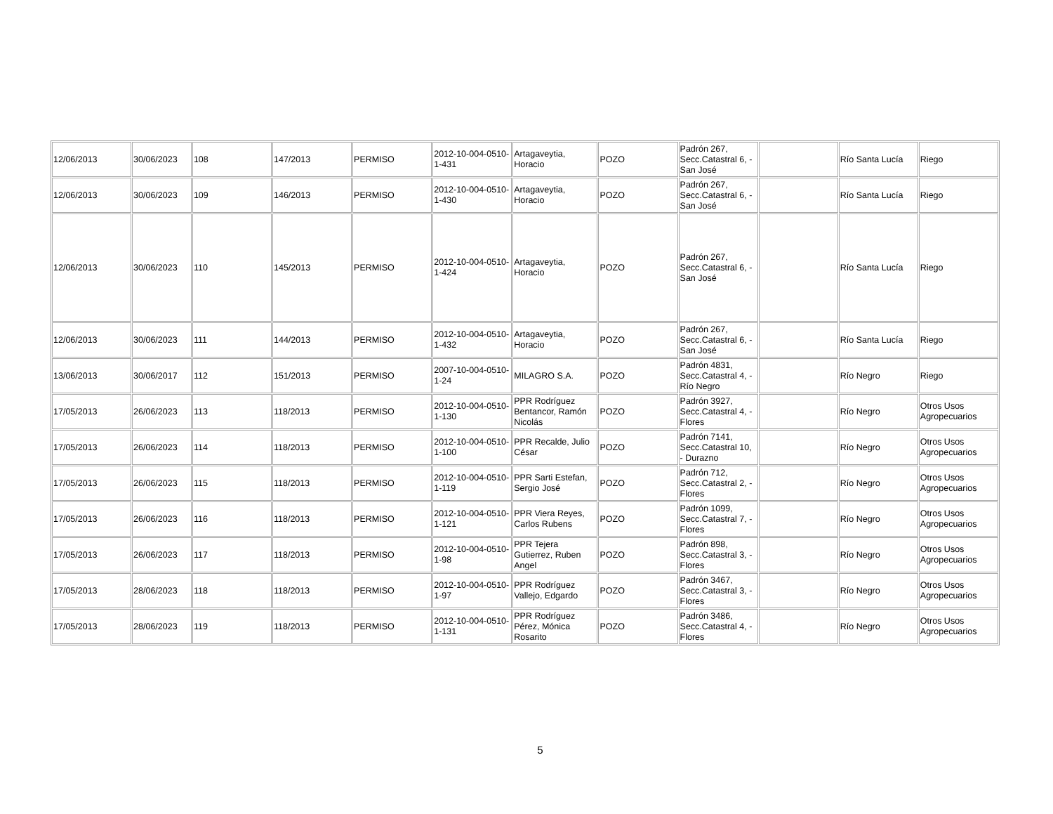| 12/06/2013 | 30/06/2023 | 108 | 147/2013 | PERMISO | 2012-10-004-0510-1-431 | Artagaveytia, Horacio | POZO | Padrón 267, Secc.Catastral 6, - San José | | Río Santa Lucía | Riego |
| 12/06/2013 | 30/06/2023 | 109 | 146/2013 | PERMISO | 2012-10-004-0510-1-430 | Artagaveytia, Horacio | POZO | Padrón 267, Secc.Catastral 6, - San José | | Río Santa Lucía | Riego |
| 12/06/2013 | 30/06/2023 | 110 | 145/2013 | PERMISO | 2012-10-004-0510-1-424 | Artagaveytia, Horacio | POZO | Padrón 267, Secc.Catastral 6, - San José | | Río Santa Lucía | Riego |
| 12/06/2013 | 30/06/2023 | 111 | 144/2013 | PERMISO | 2012-10-004-0510-1-432 | Artagaveytia, Horacio | POZO | Padrón 267, Secc.Catastral 6, - San José | | Río Santa Lucía | Riego |
| 13/06/2013 | 30/06/2017 | 112 | 151/2013 | PERMISO | 2007-10-004-0510-1-24 | MILAGRO S.A. | POZO | Padrón 4831, Secc.Catastral 4, - Río Negro | | Río Negro | Riego |
| 17/05/2013 | 26/06/2023 | 113 | 118/2013 | PERMISO | 2012-10-004-0510-1-130 | PPR Rodríguez Bentancor, Ramón Nicolás | POZO | Padrón 3927, Secc.Catastral 4, - Flores | | Río Negro | Otros Usos Agropecuarios |
| 17/05/2013 | 26/06/2023 | 114 | 118/2013 | PERMISO | 2012-10-004-0510-1-100 | PPR Recalde, Julio César | POZO | Padrón 7141, Secc.Catastral 10, - Durazno | | Río Negro | Otros Usos Agropecuarios |
| 17/05/2013 | 26/06/2023 | 115 | 118/2013 | PERMISO | 2012-10-004-0510-1-119 | PPR Sarti Estefan, Sergio José | POZO | Padrón 712, Secc.Catastral 2, - Flores | | Río Negro | Otros Usos Agropecuarios |
| 17/05/2013 | 26/06/2023 | 116 | 118/2013 | PERMISO | 2012-10-004-0510-1-121 | PPR Viera Reyes, Carlos Rubens | POZO | Padrón 1099, Secc.Catastral 7, - Flores | | Río Negro | Otros Usos Agropecuarios |
| 17/05/2013 | 26/06/2023 | 117 | 118/2013 | PERMISO | 2012-10-004-0510-1-98 | PPR Tejera Gutierrez, Ruben Angel | POZO | Padrón 898, Secc.Catastral 3, - Flores | | Río Negro | Otros Usos Agropecuarios |
| 17/05/2013 | 28/06/2023 | 118 | 118/2013 | PERMISO | 2012-10-004-0510-1-97 | PPR Rodríguez Vallejo, Edgardo | POZO | Padrón 3467, Secc.Catastral 3, - Flores | | Río Negro | Otros Usos Agropecuarios |
| 17/05/2013 | 28/06/2023 | 119 | 118/2013 | PERMISO | 2012-10-004-0510-1-131 | PPR Rodríguez Pérez, Mónica Rosarito | POZO | Padrón 3486, Secc.Catastral 4, - Flores | | Río Negro | Otros Usos Agropecuarios |
5